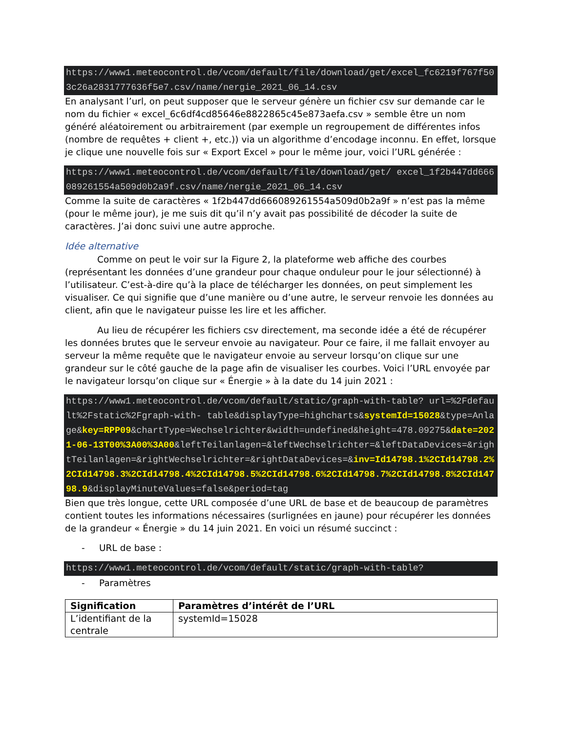https://www1.meteocontrol.de/vcom/default/file/download/get/excel_fc6219f767f503c26a2831777636f5e7.csv/name/nergie_2021_06_14.csv
En analysant l’url, on peut supposer que le serveur génère un fichier csv sur demande car le nom du fichier « excel_6c6df4cd85646e8822865c45e873aefa.csv » semble être un nom généré aléatoirement ou arbitrairement (par exemple un regroupement de différentes infos (nombre de requêtes + client +, etc.)) via un algorithme d’encodage inconnu. En effet, lorsque je clique une nouvelle fois sur « Export Excel » pour le même jour, voici l’URL générée :
https://www1.meteocontrol.de/vcom/default/file/download/get/ excel_1f2b447dd666089261554a509d0b2a9f.csv/name/nergie_2021_06_14.csv
Comme la suite de caractères « 1f2b447dd666089261554a509d0b2a9f » n’est pas la même (pour le même jour), je me suis dit qu’il n’y avait pas possibilité de décoder la suite de caractères. J’ai donc suivi une autre approche.
Idée alternative
Comme on peut le voir sur la Figure 2, la plateforme web affiche des courbes (représentant les données d’une grandeur pour chaque onduleur pour le jour sélectionné) à l’utilisateur. C’est-à-dire qu’à la place de télécharger les données, on peut simplement les visualiser. Ce qui signifie que d’une manière ou d’une autre, le serveur renvoie les données au client, afin que le navigateur puisse les lire et les afficher.
Au lieu de récupérer les fichiers csv directement, ma seconde idée a été de récupérer les données brutes que le serveur envoie au navigateur. Pour ce faire, il me fallait envoyer au serveur la même requête que le navigateur envoie au serveur lorsqu’on clique sur une grandeur sur le côté gauche de la page afin de visualiser les courbes. Voici l’URL envoyée par le navigateur lorsqu’on clique sur « Énergie » à la date du 14 juin 2021 :
https://www1.meteocontrol.de/vcom/default/static/graph-with-table? url=%2Fdefault%2Fstatic%2Fgraph-with- table&displayType=highcharts&systemId=15028&type=Anlage&key=RPP09&chartType=Wechselrichter&width=undefined&height=478.09275&date=2021-06-13T00%3A00%3A00&leftTeilanlagen=&leftWechselrichter=&leftDataDevices=&rightTeilanlagen=&rightWechselrichter=&rightDataDevices=&inv=Id14798.1%2CId14798.2%2CId14798.3%2CId14798.4%2CId14798.5%2CId14798.6%2CId14798.7%2CId14798.8%2CId14798.9&displayMinuteValues=false&period=tag
Bien que très longue, cette URL composée d’une URL de base et de beaucoup de paramètres contient toutes les informations nécessaires (surlignées en jaune) pour récupérer les données de la grandeur « Énergie » du 14 juin 2021. En voici un résumé succinct :
- URL de base :
https://www1.meteocontrol.de/vcom/default/static/graph-with-table?
- Paramètres
| Signification | Paramètres d’intérêt de l’URL |
| --- | --- |
| L’identifiant de la centrale | systemId=15028 |